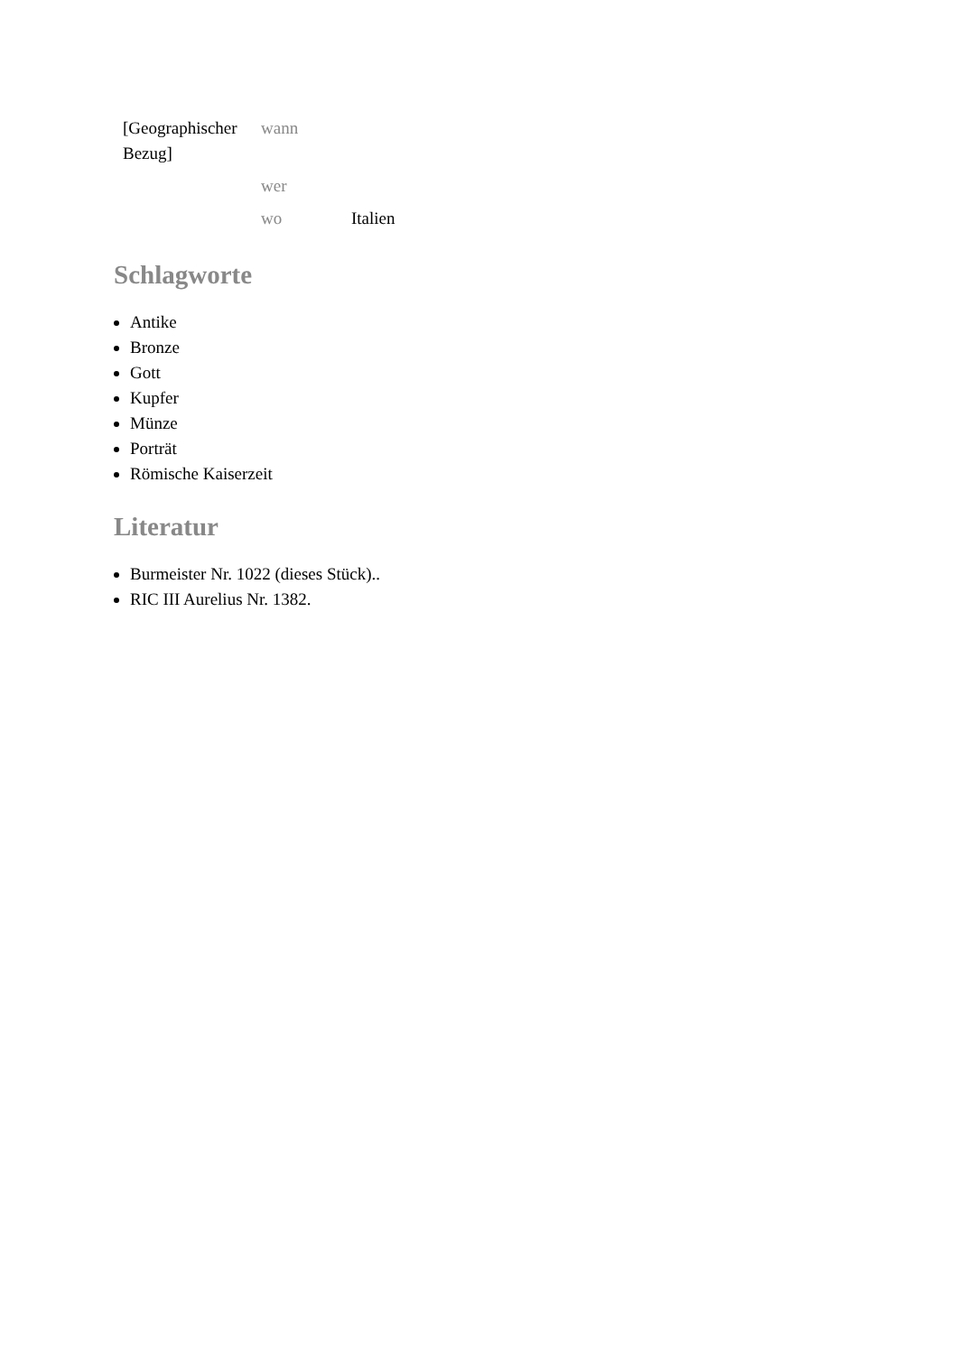| [Geographischer Bezug] | wann | |
| | wer | |
| | wo | Italien |
Schlagworte
Antike
Bronze
Gott
Kupfer
Münze
Porträt
Römische Kaiserzeit
Literatur
Burmeister Nr. 1022 (dieses Stück)..
RIC III Aurelius Nr. 1382.